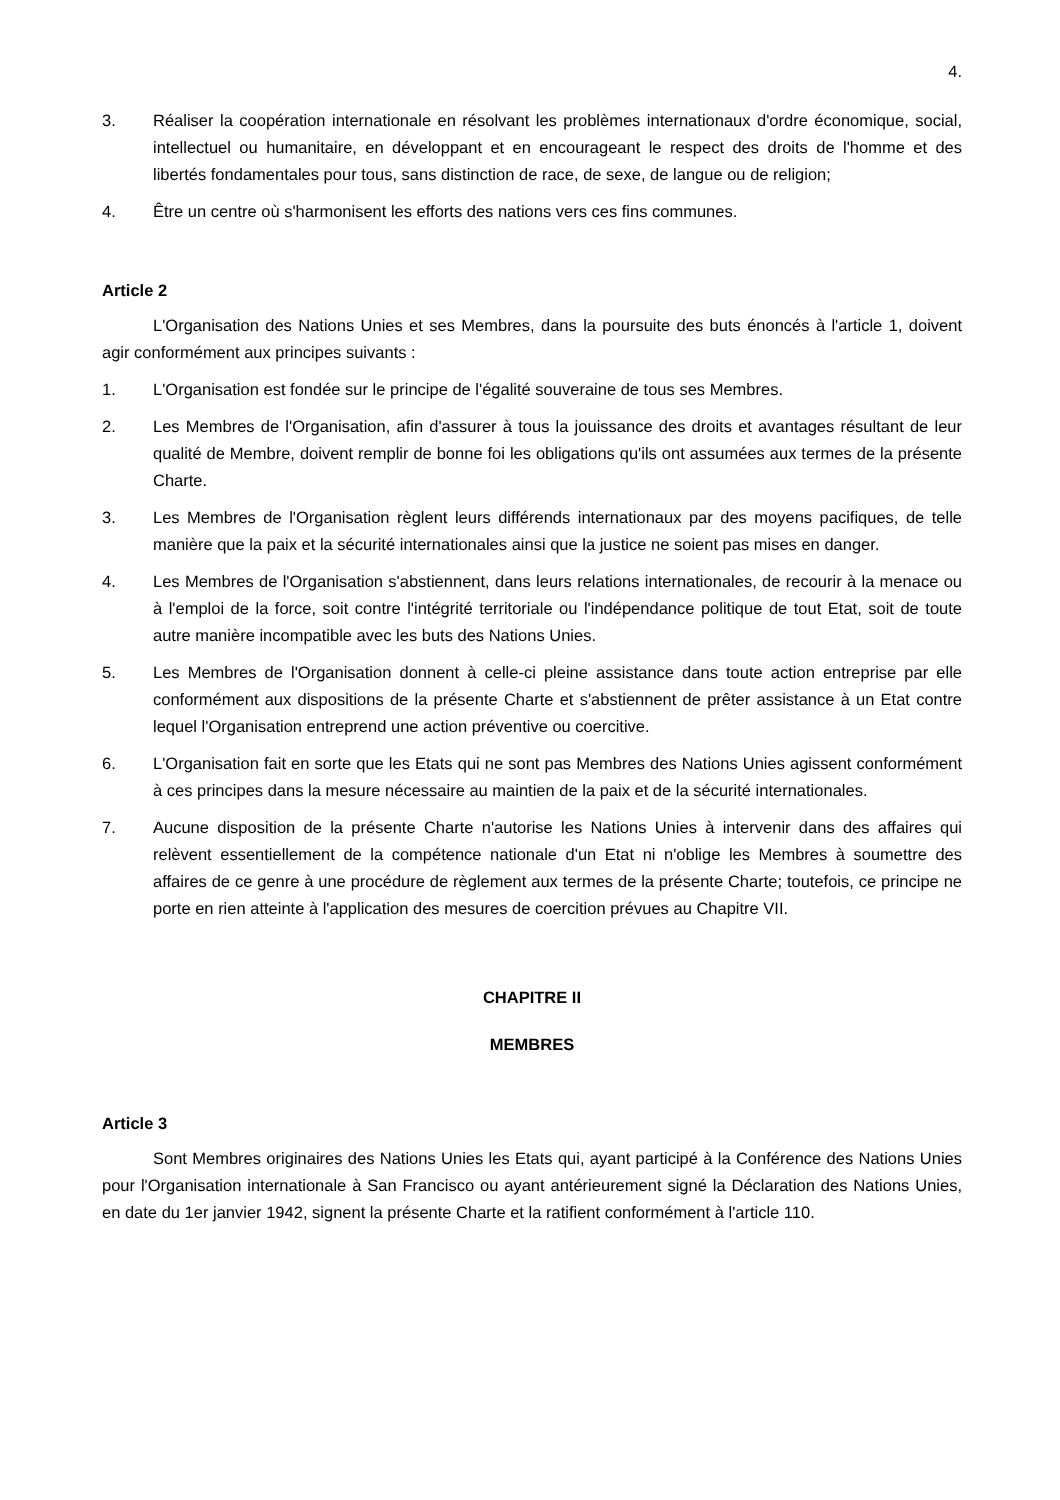4.
3. Réaliser la coopération internationale en résolvant les problèmes internationaux d'ordre économique, social, intellectuel ou humanitaire, en développant et en encourageant le respect des droits de l'homme et des libertés fondamentales pour tous, sans distinction de race, de sexe, de langue ou de religion;
4. Être un centre où s'harmonisent les efforts des nations vers ces fins communes.
Article 2
L'Organisation des Nations Unies et ses Membres, dans la poursuite des buts énoncés à l'article 1, doivent agir conformément aux principes suivants :
1. L'Organisation est fondée sur le principe de l'égalité souveraine de tous ses Membres.
2. Les Membres de l'Organisation, afin d'assurer à tous la jouissance des droits et avantages résultant de leur qualité de Membre, doivent remplir de bonne foi les obligations qu'ils ont assumées aux termes de la présente Charte.
3. Les Membres de l'Organisation règlent leurs différends internationaux par des moyens pacifiques, de telle manière que la paix et la sécurité internationales ainsi que la justice ne soient pas mises en danger.
4. Les Membres de l'Organisation s'abstiennent, dans leurs relations internationales, de recourir à la menace ou à l'emploi de la force, soit contre l'intégrité territoriale ou l'indépendance politique de tout Etat, soit de toute autre manière incompatible avec les buts des Nations Unies.
5. Les Membres de l'Organisation donnent à celle-ci pleine assistance dans toute action entreprise par elle conformément aux dispositions de la présente Charte et s'abstiennent de prêter assistance à un Etat contre lequel l'Organisation entreprend une action préventive ou coercitive.
6. L'Organisation fait en sorte que les Etats qui ne sont pas Membres des Nations Unies agissent conformément à ces principes dans la mesure nécessaire au maintien de la paix et de la sécurité internationales.
7. Aucune disposition de la présente Charte n'autorise les Nations Unies à intervenir dans des affaires qui relèvent essentiellement de la compétence nationale d'un Etat ni n'oblige les Membres à soumettre des affaires de ce genre à une procédure de règlement aux termes de la présente Charte; toutefois, ce principe ne porte en rien atteinte à l'application des mesures de coercition prévues au Chapitre VII.
CHAPITRE II
MEMBRES
Article 3
Sont Membres originaires des Nations Unies les Etats qui, ayant participé à la Conférence des Nations Unies pour l'Organisation internationale à San Francisco ou ayant antérieurement signé la Déclaration des Nations Unies, en date du 1er janvier 1942, signent la présente Charte et la ratifient conformément à l'article 110.